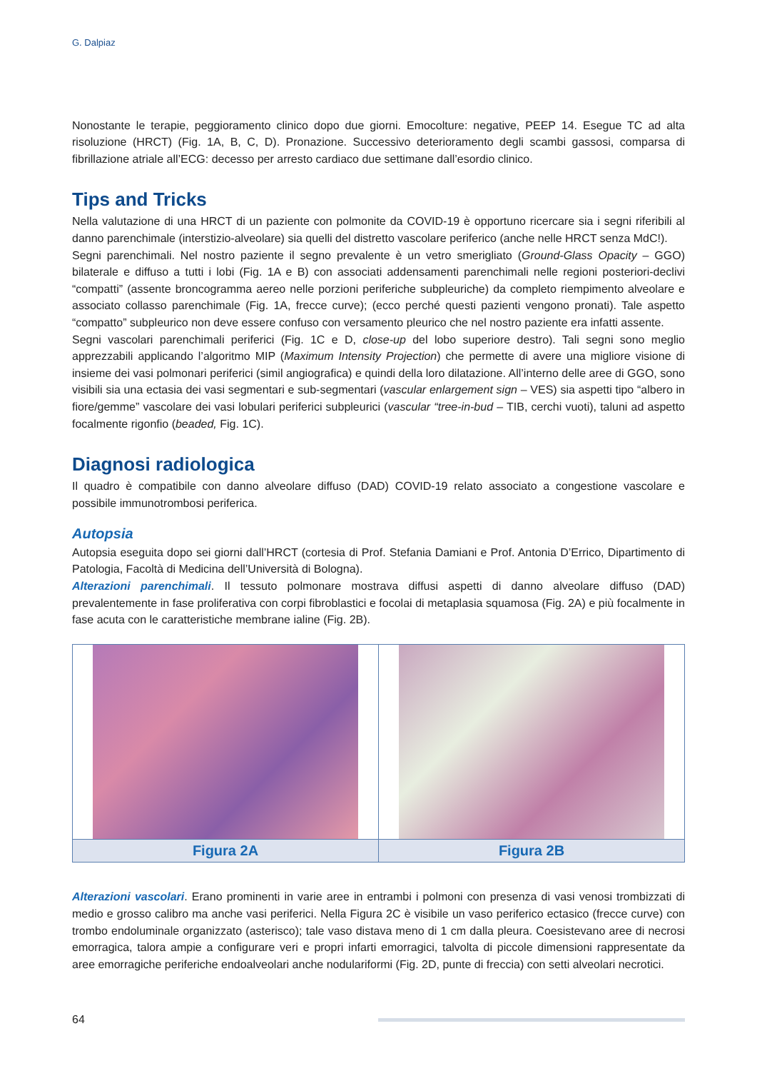G. Dalpiaz
Nonostante le terapie, peggioramento clinico dopo due giorni. Emocolture: negative, PEEP 14. Esegue TC ad alta risoluzione (HRCT) (Fig. 1A, B, C, D). Pronazione. Successivo deterioramento degli scambi gassosi, comparsa di fibrillazione atriale all’ECG: decesso per arresto cardiaco due settimane dall’esordio clinico.
Tips and Tricks
Nella valutazione di una HRCT di un paziente con polmonite da COVID-19 è opportuno ricercare sia i segni riferibili al danno parenchimale (interstizio-alveolare) sia quelli del distretto vascolare periferico (anche nelle HRCT senza MdC!).
Segni parenchimali. Nel nostro paziente il segno prevalente è un vetro smerigliato (Ground-Glass Opacity – GGO) bilaterale e diffuso a tutti i lobi (Fig. 1A e B) con associati addensamenti parenchimali nelle regioni posteriori-declivi “compatti” (assente broncogramma aereo nelle porzioni periferiche subpleuriche) da completo riempimento alveolare e associato collasso parenchimale (Fig. 1A, frecce curve); (ecco perché questi pazienti vengono pronati). Tale aspetto “compatto” subpleurico non deve essere confuso con versamento pleurico che nel nostro paziente era infatti assente.
Segni vascolari parenchimali periferici (Fig. 1C e D, close-up del lobo superiore destro). Tali segni sono meglio apprezzabili applicando l’algoritmo MIP (Maximum Intensity Projection) che permette di avere una migliore visione di insieme dei vasi polmonari periferici (simil angiografica) e quindi della loro dilatazione. All’interno delle aree di GGO, sono visibili sia una ectasia dei vasi segmentari e sub-segmentari (vascular enlargement sign – VES) sia aspetti tipo “albero in fiore/gemme” vascolare dei vasi lobulari periferici subpleurici (vascular “tree-in-bud – TIB, cerchi vuoti), taluni ad aspetto focalmente rigonfio (beaded, Fig. 1C).
Diagnosi radiologica
Il quadro è compatibile con danno alveolare diffuso (DAD) COVID-19 relato associato a congestione vascolare e possibile immunotrombosi periferica.
Autopsia
Autopsia eseguita dopo sei giorni dall’HRCT (cortesia di Prof. Stefania Damiani e Prof. Antonia D’Errico, Dipartimento di Patologia, Facoltà di Medicina dell’Università di Bologna).
Alterazioni parenchimali. Il tessuto polmonare mostrava diffusi aspetti di danno alveolare diffuso (DAD) prevalentemente in fase proliferativa con corpi fibroblastici e focolai di metaplasia squamosa (Fig. 2A) e più focalmente in fase acuta con le caratteristiche membrane ialine (Fig. 2B).
Figura 2A Figura 2B
Alterazioni vascolari. Erano prominenti in varie aree in entrambi i polmoni con presenza di vasi venosi trombizzati di medio e grosso calibro ma anche vasi periferici. Nella Figura 2C è visibile un vaso periferico ectasico (frecce curve) con trombo endoluminale organizzato (asterisco); tale vaso distava meno di 1 cm dalla pleura. Coesistevano aree di necrosi emorragica, talora ampie a configurare veri e propri infarti emorragici, talvolta di piccole dimensioni rappresentate da aree emorragiche periferiche endoalveolari anche nodulariformi (Fig. 2D, punte di freccia) con setti alveolari necrotici.
64